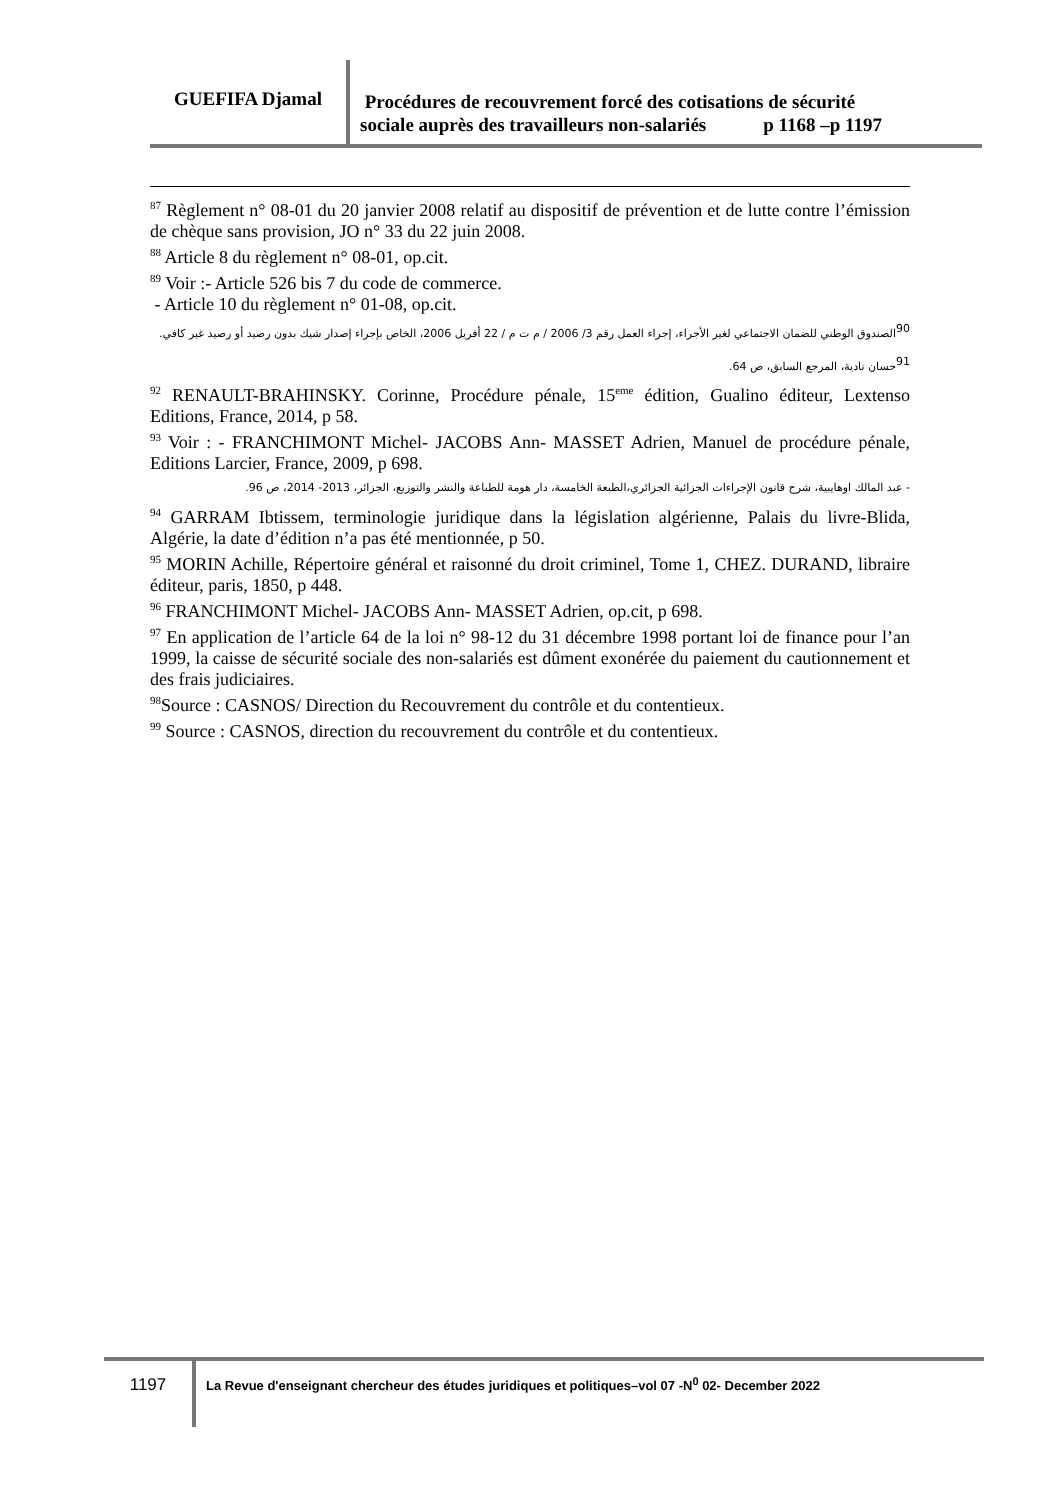GUEFIFA Djamal
Procédures de recouvrement forcé des cotisations de sécurité
sociale auprès des travailleurs non-salariés p 1168 –p 1197
<sup>87</sup> Règlement n° 08-01 du 20 janvier 2008 relatif au dispositif de prévention et de lutte contre l’émission de chèque sans provision, JO n° 33 du 22 juin 2008.
<sup>88</sup> Article 8 du règlement n° 08-01, op.cit.
<sup>89</sup> Voir :- Article 526 bis 7 du code de commerce.
- Article 10 du règlement n° 01-08, op.cit.
<sup>90</sup> الصندوق الوطني للضمان الاجتماعي لغير الأجراء، إجراء العمل رقم 3/ 2006 / م ت م / 22 أفريل 2006، الخاص بإجراء إصدار شيك بدون رصيد أو رصيد غير كافي.
<sup>91</sup> حسان نادية، المرجع السابق، ص 64.
<sup>92</sup> RENAULT-BRAHINSKY. Corinne, Procédure pénale, 15<sup>eme</sup> édition, Gualino éditeur, Lextenso Editions, France, 2014, p 58.
<sup>93</sup> Voir : - FRANCHIMONT Michel- JACOBS Ann- MASSET Adrien, Manuel de procédure pénale, Editions Larcier, France, 2009, p 698.
- عبد المالك اوهايبية، شرح قانون الإجراءات الجزائية الجزائري،الطبعة الخامسة، دار هومة للطباعة والنشر والتوزيع، الجزائر، 2013- 2014، ص 96.
<sup>94</sup> GARRAM Ibtissem, terminologie juridique dans la législation algérienne, Palais du livre-Blida, Algérie, la date d’édition n’a pas été mentionnée, p 50.
<sup>95</sup> MORIN Achille, Répertoire général et raisonné du droit criminel, Tome 1, CHEZ. DURAND, libraire éditeur, paris, 1850, p 448.
<sup>96</sup> FRANCHIMONT Michel- JACOBS Ann- MASSET Adrien, op.cit, p 698.
<sup>97</sup> En application de l’article 64 de la loi n° 98-12 du 31 décembre 1998 portant loi de finance pour l’an 1999, la caisse de sécurité sociale des non-salariés est dûment exonérée du paiement du cautionnement et des frais judiciaires.
<sup>98</sup> Source : CASNOS/ Direction du Recouvrement du contrôle et du contentieux.
<sup>99</sup> Source : CASNOS, direction du recouvrement du contrôle et du contentieux.
1197
La Revue d'enseignant chercheur des études juridiques et politiques–vol 07 -N<sup>0</sup> 02- December 2022